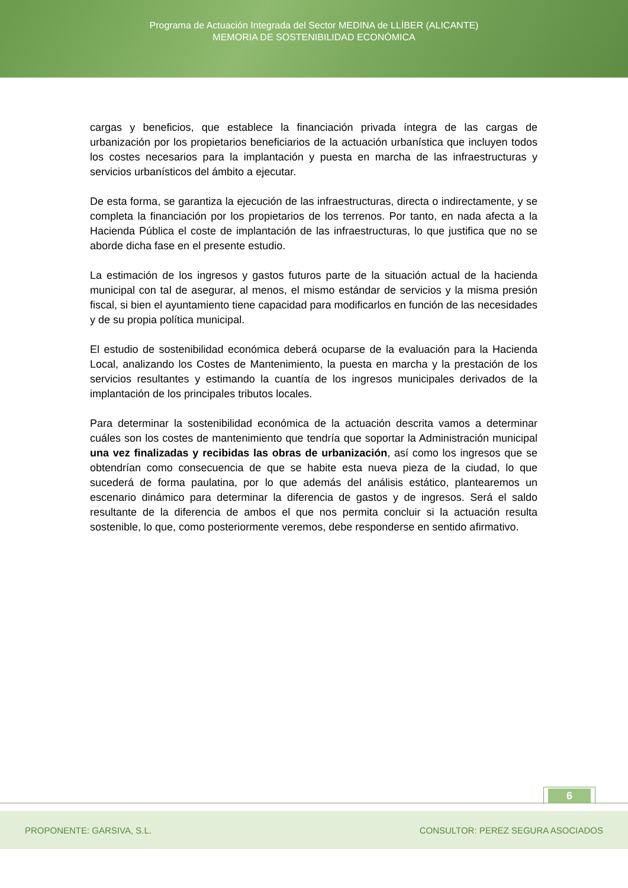Programa de Actuación Integrada del Sector MEDINA de LLÍBER (ALICANTE)
MEMORIA DE SOSTENIBILIDAD ECONÓMICA
cargas y beneficios, que establece la financiación privada íntegra de las cargas de urbanización por los propietarios beneficiarios de la actuación urbanística que incluyen todos los costes necesarios para la implantación y puesta en marcha de las infraestructuras y servicios urbanísticos del ámbito a ejecutar.
De esta forma, se garantiza la ejecución de las infraestructuras, directa o indirectamente, y se completa la financiación por los propietarios de los terrenos. Por tanto, en nada afecta a la Hacienda Pública el coste de implantación de las infraestructuras, lo que justifica que no se aborde dicha fase en el presente estudio.
La estimación de los ingresos y gastos futuros parte de la situación actual de la hacienda municipal con tal de asegurar, al menos, el mismo estándar de servicios y la misma presión fiscal, si bien el ayuntamiento tiene capacidad para modificarlos en función de las necesidades y de su propia política municipal.
El estudio de sostenibilidad económica deberá ocuparse de la evaluación para la Hacienda Local, analizando los Costes de Mantenimiento, la puesta en marcha y la prestación de los servicios resultantes y estimando la cuantía de los ingresos municipales derivados de la implantación de los principales tributos locales.
Para determinar la sostenibilidad económica de la actuación descrita vamos a determinar cuáles son los costes de mantenimiento que tendría que soportar la Administración municipal una vez finalizadas y recibidas las obras de urbanización, así como los ingresos que se obtendrían como consecuencia de que se habite esta nueva pieza de la ciudad, lo que sucederá de forma paulatina, por lo que además del análisis estático, plantearemos un escenario dinámico para determinar la diferencia de gastos y de ingresos. Será el saldo resultante de la diferencia de ambos el que nos permita concluir si la actuación resulta sostenible, lo que, como posteriormente veremos, debe responderse en sentido afirmativo.
6
PROPONENTE: GARSIVA, S.L. CONSULTOR: PEREZ SEGURA ASOCIADOS